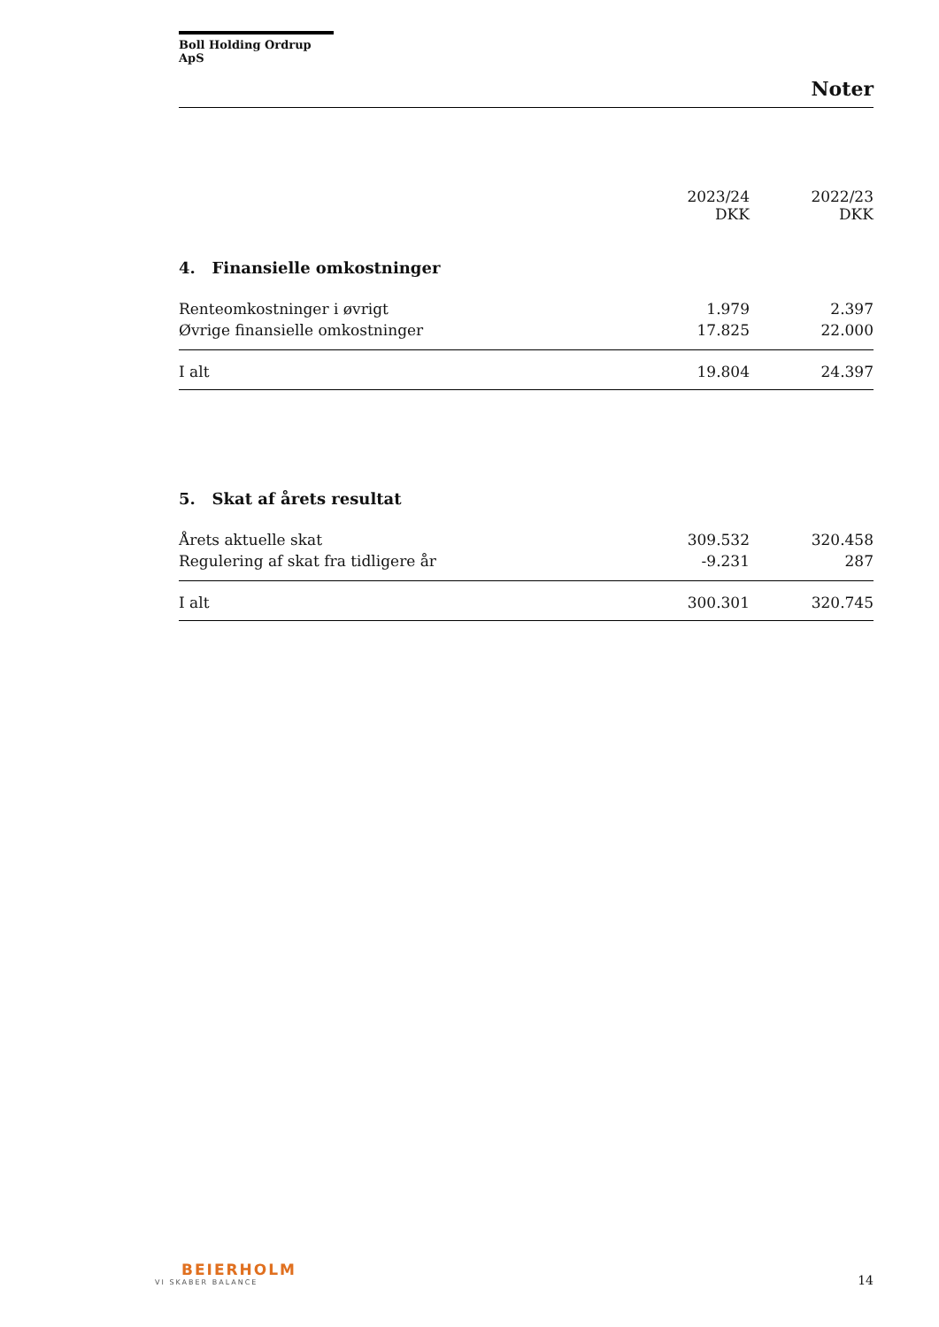Boll Holding Ordrup ApS
Noter
| | 2023/24 DKK | 2022/23 DKK |
| --- | --- | --- |
4. Finansielle omkostninger
| Renteomkostninger i øvrigt | 1.979 | 2.397 |
| Øvrige finansielle omkostninger | 17.825 | 22.000 |
| I alt | 19.804 | 24.397 |
5. Skat af årets resultat
| Årets aktuelle skat | 309.532 | 320.458 |
| Regulering af skat fra tidligere år | -9.231 | 287 |
| I alt | 300.301 | 320.745 |
BEIERHOLM
VI SKABER BALANCE
14